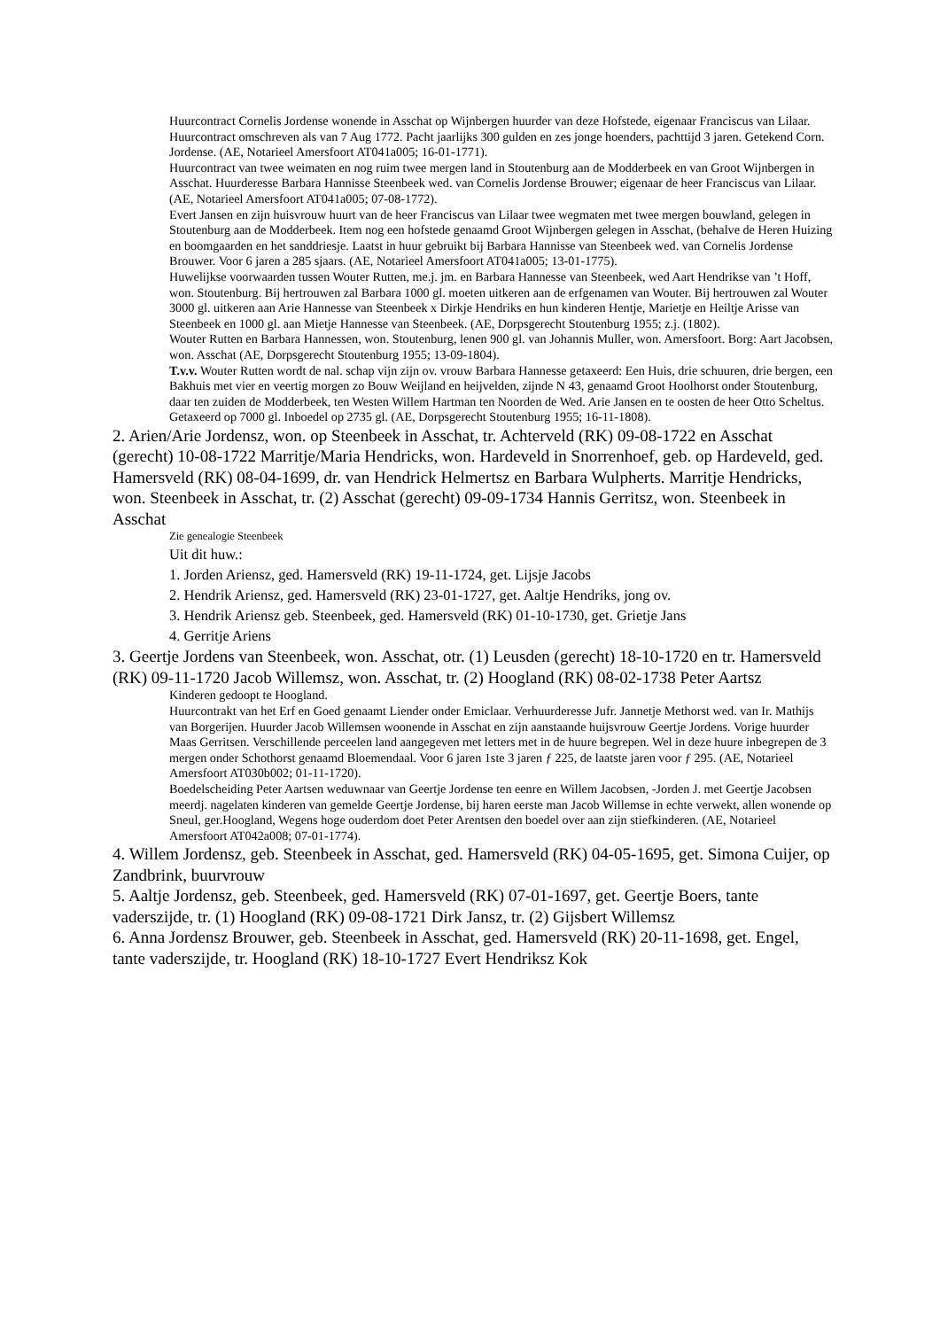Huurcontract Cornelis Jordense wonende in Asschat op Wijnbergen huurder van deze Hofstede, eigenaar Franciscus van Lilaar. Huurcontract omschreven als van 7 Aug 1772. Pacht jaarlijks 300 gulden en zes jonge hoenders, pachttijd 3 jaren. Getekend Corn. Jordense. (AE, Notarieel Amersfoort AT041a005; 16-01-1771).
Huurcontract van twee weimaten en nog ruim twee mergen land in Stoutenburg aan de Modderbeek en van Groot Wijnbergen in Asschat. Huurderesse Barbara Hannisse Steenbeek wed. van Cornelis Jordense Brouwer; eigenaar de heer Franciscus van Lilaar. (AE, Notarieel Amersfoort AT041a005; 07-08-1772).
Evert Jansen en zijn huisvrouw huurt van de heer Franciscus van Lilaar twee wegmaten met twee mergen bouwland, gelegen in Stoutenburg aan de Modderbeek. Item nog een hofstede genaamd Groot Wijnbergen gelegen in Asschat, (behalve de Heren Huizing en boomgaarden en het sanddriesje. Laatst in huur gebruikt bij Barbara Hannisse van Steenbeek wed. van Cornelis Jordense Brouwer. Voor 6 jaren a 285 sjaars. (AE, Notarieel Amersfoort AT041a005; 13-01-1775).
Huwelijkse voorwaarden tussen Wouter Rutten, me.j. jm. en Barbara Hannesse van Steenbeek, wed Aart Hendrikse van ’t Hoff, won. Stoutenburg. Bij hertrouwen zal Barbara 1000 gl. moeten uitkeren aan de erfgenamen van Wouter. Bij hertrouwen zal Wouter 3000 gl. uitkeren aan Arie Hannesse van Steenbeek x Dirkje Hendriks en hun kinderen Hentje, Marietje en Heiltje Arisse van Steenbeek en 1000 gl. aan Mietje Hannesse van Steenbeek. (AE, Dorpsgerecht Stoutenburg 1955; z.j. (1802).
Wouter Rutten en Barbara Hannessen, won. Stoutenburg, lenen 900 gl. van Johannis Muller, won. Amersfoort. Borg: Aart Jacobsen, won. Asschat (AE, Dorpsgerecht Stoutenburg 1955; 13-09-1804).
T.v.v. Wouter Rutten wordt de nal. schap vijn zijn ov. vrouw Barbara Hannesse getaxeerd: Een Huis, drie schuuren, drie bergen, een Bakhuis met vier en veertig morgen zo Bouw Weijland en heijvelden, zijnde N 43, genaamd Groot Hoolhorst onder Stoutenburg, daar ten zuiden de Modderbeek, ten Westen Willem Hartman ten Noorden de Wed. Arie Jansen en te oosten de heer Otto Scheltus. Getaxeerd op 7000 gl. Inboedel op 2735 gl. (AE, Dorpsgerecht Stoutenburg 1955; 16-11-1808).
2. Arien/Arie Jordensz, won. op Steenbeek in Asschat, tr. Achterveld (RK) 09-08-1722 en Asschat (gerecht) 10-08-1722 Marritje/Maria Hendricks, won. Hardeveld in Snorrenhoef, geb. op Hardeveld, ged. Hamersveld (RK) 08-04-1699, dr. van Hendrick Helmertsz en Barbara Wulpherts. Marritje Hendricks, won. Steenbeek in Asschat, tr. (2) Asschat (gerecht) 09-09-1734 Hannis Gerritsz, won. Steenbeek in Asschat
Zie genealogie Steenbeek
Uit dit huw.:
1. Jorden Ariensz, ged. Hamersveld (RK) 19-11-1724, get. Lijsje Jacobs
2. Hendrik Ariensz, ged. Hamersveld (RK) 23-01-1727, get. Aaltje Hendriks, jong ov.
3. Hendrik Ariensz geb. Steenbeek, ged. Hamersveld (RK) 01-10-1730, get. Grietje Jans
4. Gerritje Ariens
3. Geertje Jordens van Steenbeek, won. Asschat, otr. (1) Leusden (gerecht) 18-10-1720 en tr. Hamersveld (RK) 09-11-1720 Jacob Willemsz, won. Asschat, tr. (2) Hoogland (RK) 08-02-1738 Peter Aartsz
Kinderen gedoopt te Hoogland.
Huurcontrakt van het Erf en Goed genaamt Liender onder Emiclaar. Verhuurderesse Jufr. Jannetje Methorst wed. van Ir. Mathijs van Borgerijen. Huurder Jacob Willemsen woonende in Asschat en zijn aanstaande huijsvrouw Geertje Jordens. Vorige huurder Maas Gerritsen. Verschillende perceelen land aangegeven met letters met in de huure begrepen. Wel in deze huure inbegrepen de 3 mergen onder Schothorst genaamd Bloemendaal. Voor 6 jaren 1ste 3 jaren ƒ 225, de laatste jaren voor ƒ 295. (AE, Notarieel Amersfoort AT030b002; 01-11-1720).
Boedelscheiding Peter Aartsen weduwnaar van Geertje Jordense ten eenre en Willem Jacobsen, -Jorden J. met Geertje Jacobsen meerdj. nagelaten kinderen van gemelde Geertje Jordense, bij haren eerste man Jacob Willemse in echte verwekt, allen wonende op Sneul, ger.Hoogland, Wegens hoge ouderdom doet Peter Arentsen den boedel over aan zijn stiefkinderen. (AE, Notarieel Amersfoort AT042a008; 07-01-1774).
4. Willem Jordensz, geb. Steenbeek in Asschat, ged. Hamersveld (RK) 04-05-1695, get. Simona Cuijer, op Zandbrink, buurvrouw
5. Aaltje Jordensz, geb. Steenbeek, ged. Hamersveld (RK) 07-01-1697, get. Geertje Boers, tante vaderszijde, tr. (1) Hoogland (RK) 09-08-1721 Dirk Jansz, tr. (2) Gijsbert Willemsz
6. Anna Jordensz Brouwer, geb. Steenbeek in Asschat, ged. Hamersveld (RK) 20-11-1698, get. Engel, tante vaderszijde, tr. Hoogland (RK) 18-10-1727 Evert Hendriksz Kok